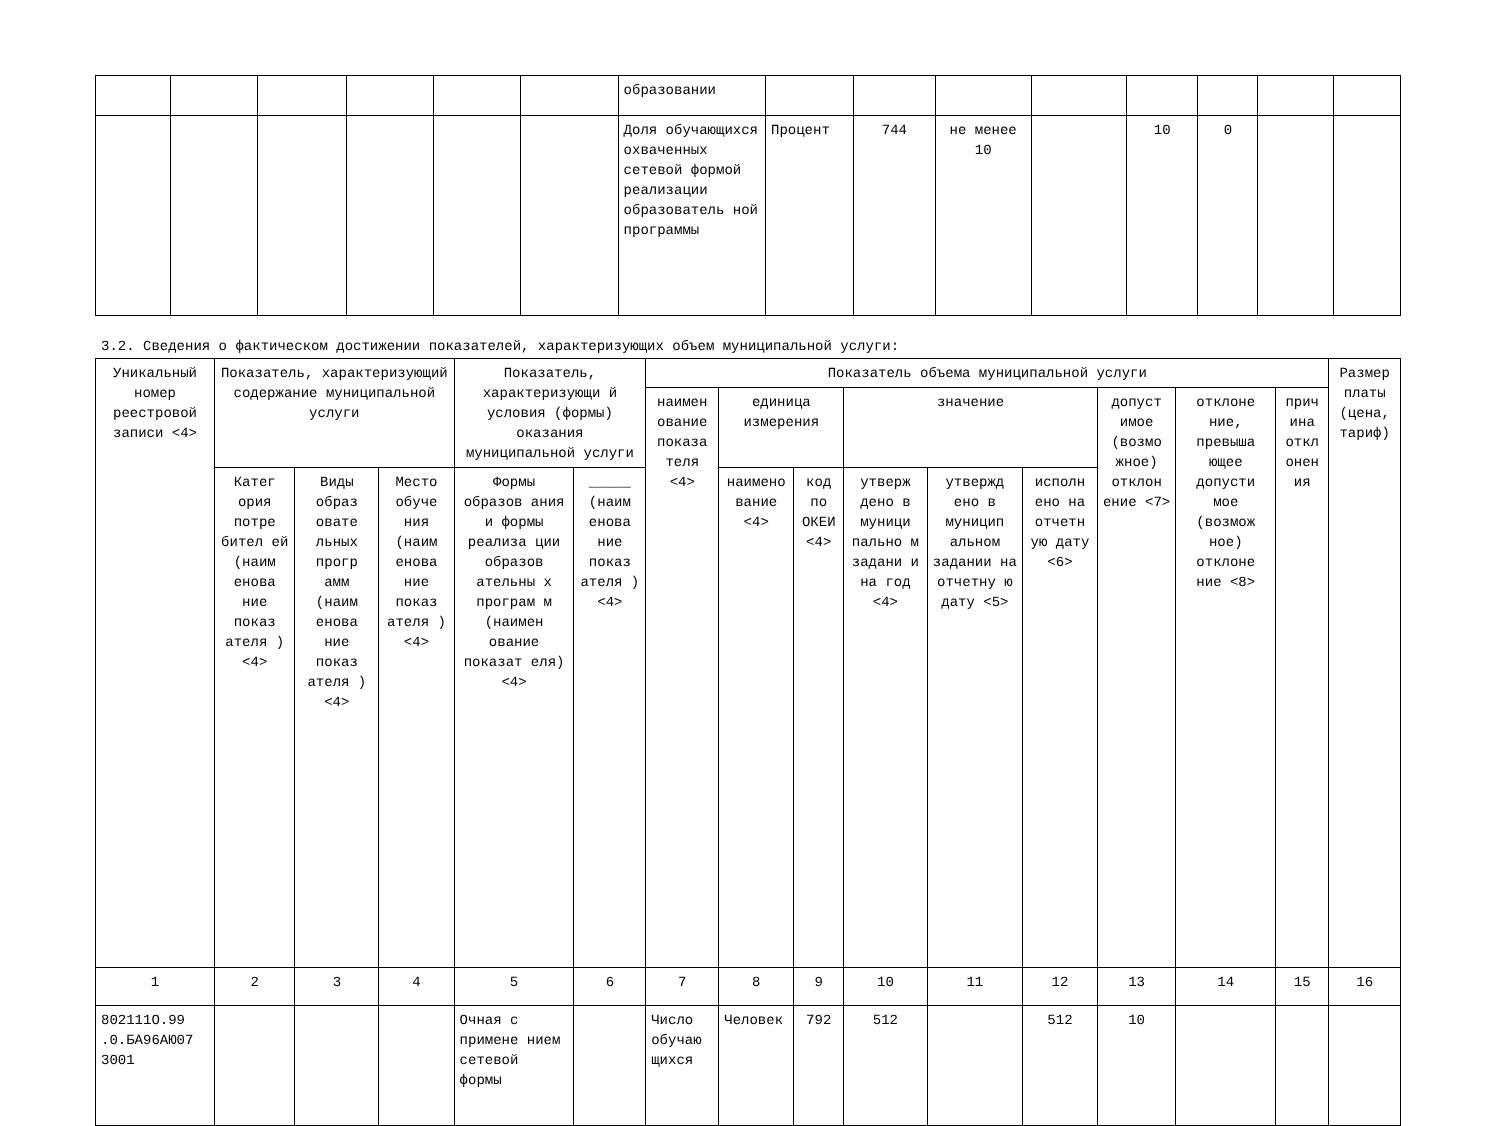| | | | | | | образовании | | | | | | | | |
| | | | | | | Доля обучающихся охваченных сетевой формой реализации образователь ной программы | Процент | 744 | не менее 10 | | 10 | 0 | | |
3.2. Сведения о фактическом достижении показателей, характеризующих объем муниципальной услуги:
| Уникальный номер реестровой записи <4> | Показатель, характеризующий содержание муниципальной услуги | | | Показатель, характеризующи й условия (формы) оказания муниципальной услуги | | Показатель объема муниципальной услуги | | | | | | | | | Размер платы (цена, тариф) |
| --- | --- | --- | --- | --- | --- | --- | --- | --- | --- | --- | --- | --- | --- | --- | --- |
| | | | | | | наимен ование показа теля <4> | единица измерения | | значение | | | допуст имое (возмо жное) отклон ение <7> | отклоне ние, превыша ющее допусти мое (возмож ное) отклоне ние <8> | прич ина откл онен ия | |
| | Катег ория потре бител ей (наим енова ние показ ателя ) <4> | Виды образ овате льных прогр амм (наим енова ние показ ателя ) <4> | Место обуче ния (наим енова ние показ ателя ) <4> | Формы образов ания и формы реализа ции образов ательны х програм м (наимен ование показат еля) <4> | _____ (наим енова ние показ ателя ) <4> | | наимено вание <4> | код по ОКЕИ <4> | утверж дено в муници пально м задани и на год <4> | утвержд ено в муницип альном задании на отчетну ю дату <5> | исполн ено на отчетн ую дату <6> | | | | |
| 1 | 2 | 3 | 4 | 5 | 6 | 7 | 8 | 9 | 10 | 11 | 12 | 13 | 14 | 15 | 16 |
| 802111О.99 .0.БА96АЮ07 3001 | | | | Очная с примене нием сетевой формы | | Число обучаю щихся | Человек | 792 | 512 | | 512 | 10 | | | |